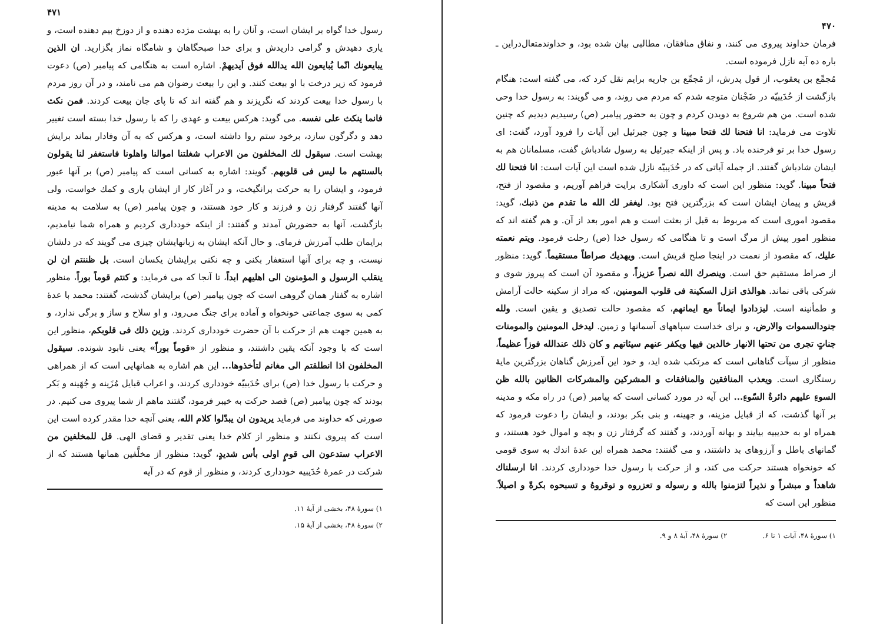۴۷۰
فرمان خداوند پیروی می کنند، و نفاق منافقان، مطالبی بیان شده بود، و خداوندمتعال‌دراین ـ باره ده آیه نازل فرموده است.
مُجمِّع بن یعقوب، از قول پدرش، از مُجمِّع بن جاریه برایم نقل کرد که، می گفته است: هنگام بازگشت از حُدَیبیّه در ضَجْنان متوجه شدم که مردم می روند، و می گویند: به رسول خدا وحی شده است. من هم شروع به دویدن کردم و چون به حضور پیامبر (ص) رسیدیم دیدیم که چنین تلاوت می فرماید: انا فتحنا لك فتحا مبینا و چون جبرئیل این آیات را فرود آورد، گفت: ای رسول خدا بر تو فرخنده باد. و پس از اینکه جبرئیل به رسول شادباش گفت، مسلمانان هم به ایشان شادباش گفتند. از جمله آیاتی که در حُدَیبیّه نازل شده است این آیات است: انا فتحنا لك فتحاً مبینا. گوید: منظور این است که داوری آشکاری برایت فراهم آوریم، و مقصود از فتح، قریش و پیمان ایشان است که بزرگترین فتح بود. لیغفر لك الله ما تقدم من ذنبك، گوید: مقصود اموری است که مربوط به قبل از بعثت است و هم امور بعد از آن. و هم گفته اند که منظور امور پیش از مرگ است و تا هنگامی که رسول خدا (ص) رحلت فرمود. ویتم نعمته علیك، که مقصود از نعمت در اینجا صلح قریش است. ویهدیك صراطاً مستقیماً. گوید: منظور از صراط مستقیم حق است. وینصرك الله نصراً عزیزاً، و مقصود آن است که پیروز شوی و شرکی باقی نماند. هوالذی انزل السکینة فی قلوب المومنین، که مراد از سکینه حالت آرامش و طمأنینه است. لیزدادوا ایماناً مع ایمانهم، که مقصود حالت تصدیق و یقین است. ولله جنودالسموات والارض، و برای خداست سپاههای آسمانها و زمین. لیدخل المومنین والمومنات جناتٍ تجری من تحتها الانهار خالدین فیها ویکفر عنهم سیئاتهم و کان ذلك عندالله فوزاً عظیماً، منظور از سیآت گناهانی است که مرتکب شده اید، و خود این آمرزش گناهان بزرگترین مایهٔ رستگاری است. ویعذب المنافقین والمنافقات و المشرکین والمشرکات الظانین بالله ظن السوءِ علیهم دائرةُ السّوءِ... این آیه در مورد کسانی است که پیامبر (ص) در راه مکه و مدینه بر آنها گذشت، که از قبایل مزینه، و جهینه، و بنی بکر بودند، و ایشان را دعوت فرمود که همراه او به حدیبیه بیایند و بهانه آوردند، و گفتند که گرفتار زن و بچه و اموال خود هستند، و گمانهای باطل و آرزوهای بد داشتند، و می گفتند: محمد همراه این عدهٔ اندك به سوی قومی که خونخواه هستند حرکت می کند، و از حرکت با رسول خدا خودداری کردند. انا ارسلناك شاهداً و مبشراً و نذیراً لتزمنوا بالله و رسوله و تعزروه و توقروهُ و تسبحوه بکرةً و اصیلاً. منظور این است که
۱) سورهٔ ۴۸، آیات ۱ تا ۶. ۲) سورهٔ ۴۸، آیهٔ ۸ و ۹.
۴۷۱
رسول خدا گواه بر ایشان است، و آنان را به بهشت مژده دهنده و از دوزخ بیم دهنده است، و یاری دهیدش و گرامی داریدش و برای خدا صبحگاهان و شامگاه نماز بگزارید. ان الذین یبایعونك انّما یُبایعون الله یدالله فوق اَیدیهمْ. اشاره است به هنگامی که پیامبر (ص) دعوت فرمود که زیر درخت با او بیعت کنند. و این را بیعت رضوان هم می نامند، و در آن روز مردم با رسول خدا بیعت کردند که نگریزند و هم گفته اند که تا پای جان بیعت کردند. فمن نکث فانما ینکث علی نفسه. می گوید: هرکس بیعت و عهدی را که با رسول خدا بسته است تغییر دهد و دگرگون سازد، برخود ستم روا داشته است، و هرکس که به آن وفادار بماند برایش بهشت است. سیقول لك المخلفون من الاعراب شغلتنا اموالنا واهلونا فاستغفر لنا یقولون بالسنتهم ما لیس فی قلوبهم. گویند: اشاره به کسانی است که پیامبر (ص) بر آنها عبور فرمود، و ایشان را به حرکت برانگیخت، و در آغاز کار از ایشان یاری و کمك خواست، ولی آنها گفتند گرفتار زن و فرزند و کار خود هستند، و چون پیامبر (ص) به سلامت به مدینه بازگشت، آنها به حضورش آمدند و گفتند: از اینکه خودداری کردیم و همراه شما نیامدیم، برایمان طلب آمرزش فرمای. و حال آنکه ایشان به زبانهایشان چیزی می گویند که در دلشان نیست، و چه برای آنها استغفار بکنی و چه نکنی برایشان یکسان است. بل ظننتم ان لن ینقلب الرسول و المؤمنون الی اهلیهم ابداً، تا آنجا که می فرماید: و کنتم قوماً بوراً، منظور اشاره به گفتار همان گروهی است که چون پیامبر (ص) برایشان گذشت، گفتند: محمد با عدهٔ کمی به سوی جماعتی خونخواه و آماده برای جنگ می‌رود، و او سلاح و ساز و برگی ندارد، و به همین جهت هم از حرکت با آن حضرت خودداری کردند. وزین ذلك فی قلوبکم، منظور این است که با وجود آنکه یقین داشتند، و منظور از «قوماً بوراً» یعنی نابود شونده. سیقول المخلفون اذا انطلقتم الی مغانم لتأخذوها... این هم اشاره به همانهایی است که از همراهی و حرکت با رسول خدا (ص) برای حُدَیبیّه خودداری کردند، و اعراب قبایل مُزَینه و جُهَینه و بَکر بودند که چون پیامبر (ص) قصد حرکت به خیبر فرمود، گفتند ماهم از شما پیروی می کنیم. در صورتی که خداوند می فرماید یریدون ان یبدّلوا کلام الله، یعنی آنچه خدا مقدر کرده است این است که پیروی نکنند و منظور از کلام خدا یعنی تقدیر و قضای الهی. قل للمخلفین من الاعراب ستدعون الی قومٍ اولی بأس شدیدٍ، گوید: منظور از مخلَّفین همانها هستند که از شرکت در عمرهٔ حُدَیبیه خودداری کردند، و منظور از قوم که در آیه
۱) سورهٔ ۴۸، بخشی از آیهٔ ۱۱.
۲) سورهٔ ۴۸، بخشی از آیهٔ ۱۵.